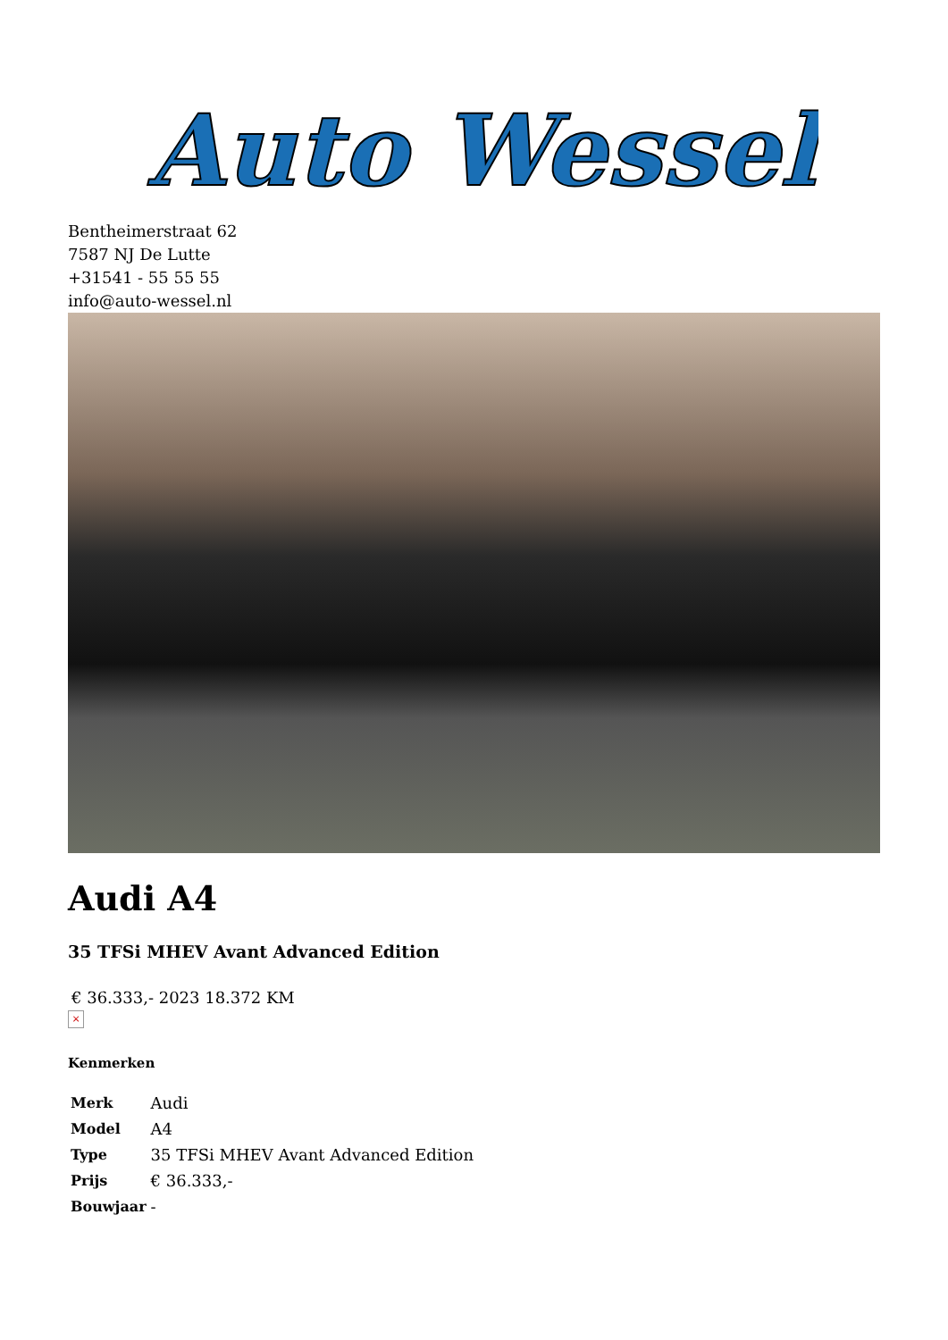Auto Wessel
Bentheimerstraat 62
7587 NJ De Lutte
+31541 - 55 55 55
info@auto-wessel.nl
Audi A4
35 TFSi MHEV Avant Advanced Edition
€ 36.333,- 2023 18.372 KM
×
Kenmerken
| Merk | Audi |
| Model | A4 |
| Type | 35 TFSi MHEV Avant Advanced Edition |
| Prijs | € 36.333,- |
| Bouwjaar | - |